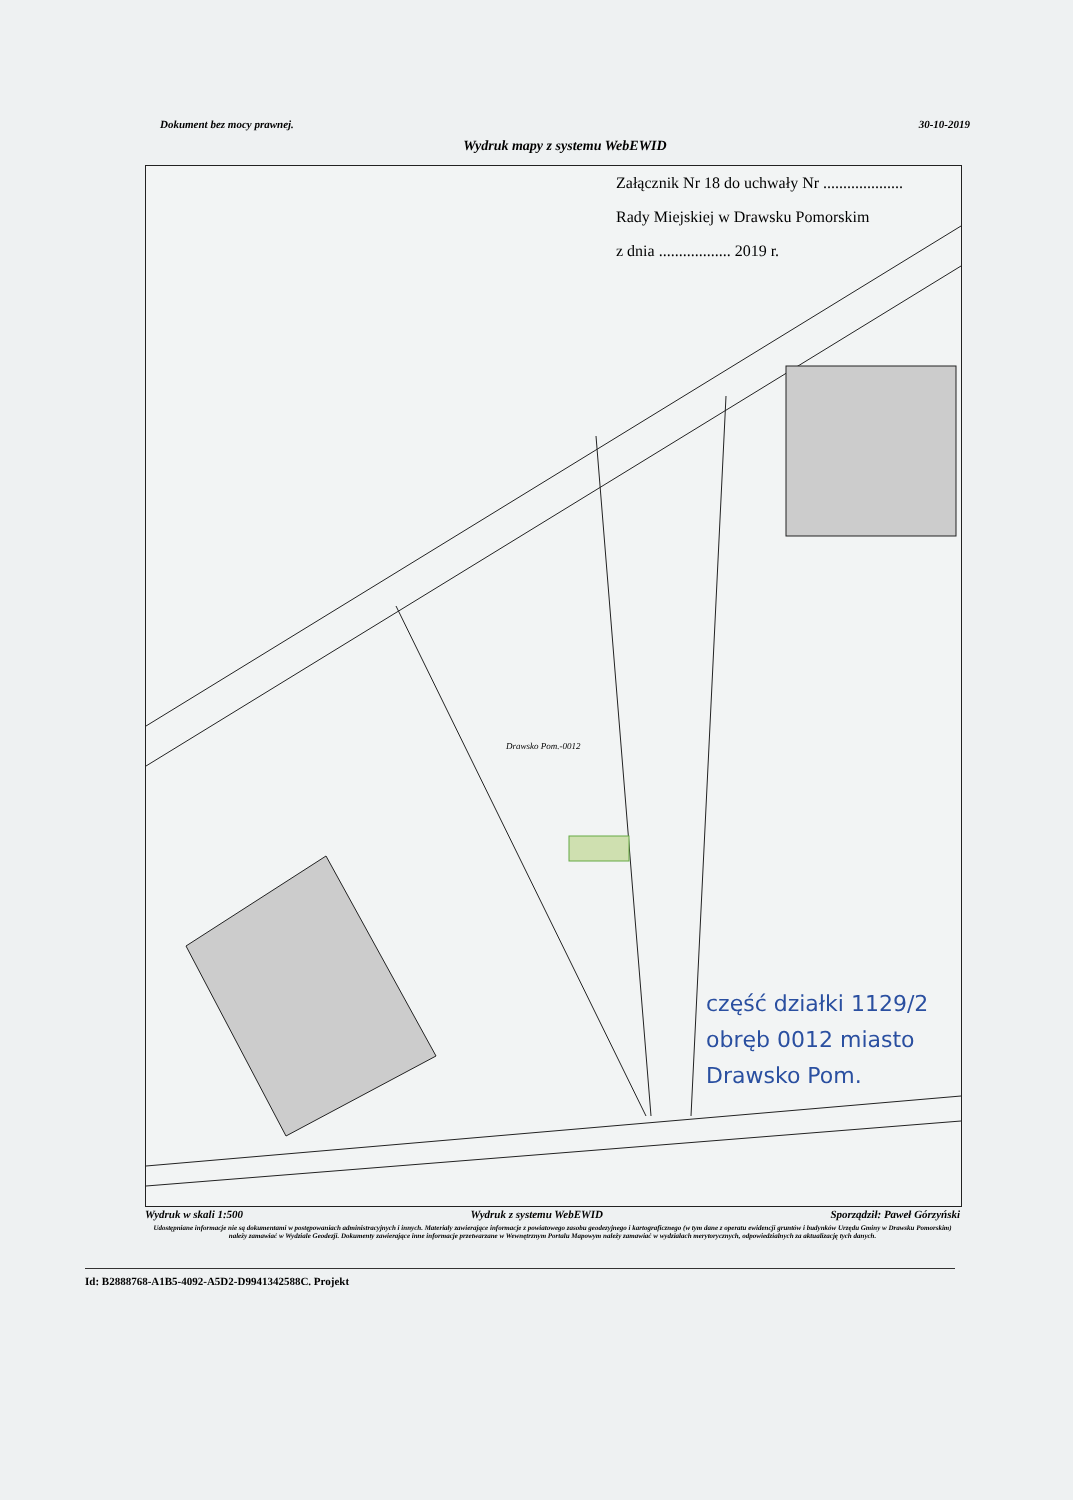Dokument bez mocy prawnej. 30-10-2019
Wydruk mapy z systemu WebEWID
Załącznik Nr 18 do uchwały Nr ....................
Rady Miejskiej w Drawsku Pomorskim
z dnia .................. 2019 r.
Drawsko Pom.-0012
część działki 1129/2
obręb 0012 miasto
Drawsko Pom.
Wydruk w skali 1:500 Wydruk z systemu WebEWID Sporządził: Paweł Górzyński
Udostępniane informacje nie są dokumentami w postępowaniach administracyjnych i innych. Materiały zawierające informacje z powiatowego zasobu geodezyjnego i kartograficznego (w tym dane z operatu ewidencji gruntów i budynków Urzędu Gminy w Drawsku Pomorskim) należy zamawiać w Wydziale Geodezji. Dokumenty zawierające inne informacje przetwarzane w Wewnętrznym Portalu Mapowym należy zamawiać w wydziałach merytorycznych, odpowiedzialnych za aktualizację tych danych.
Id: B2888768-A1B5-4092-A5D2-D9941342588C. Projekt